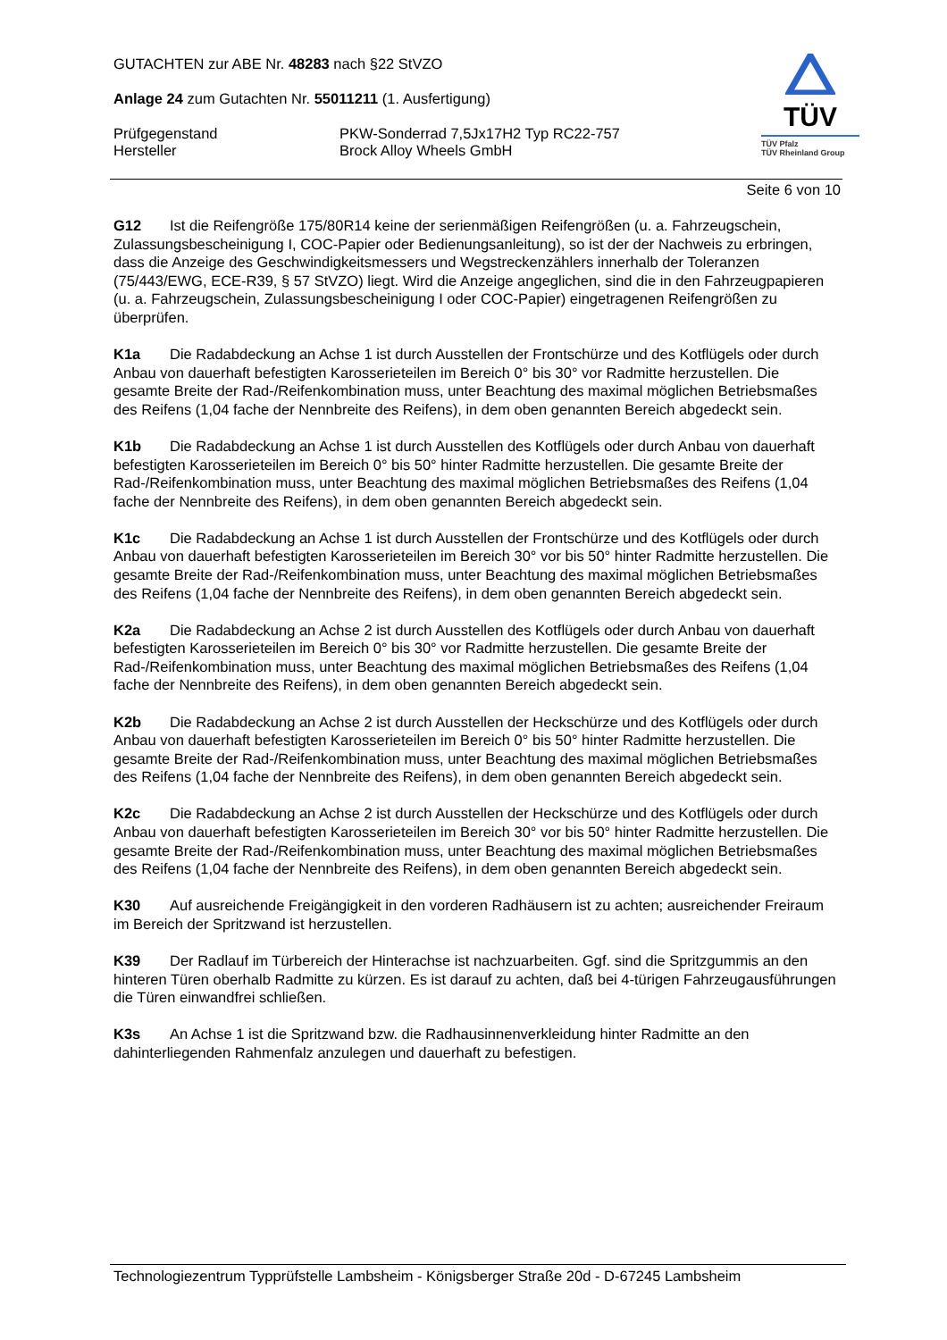GUTACHTEN zur ABE Nr. 48283 nach §22 StVZO
Anlage 24 zum Gutachten Nr. 55011211 (1. Ausfertigung)
Prüfgegenstand PKW-Sonderrad 7,5Jx17H2 Typ RC22-757
Hersteller Brock Alloy Wheels GmbH
TÜV
TÜV Pfalz
TÜV Rheinland Group
Seite 6 von 10
G12 Ist die Reifengröße 175/80R14 keine der serienmäßigen Reifengrößen (u. a. Fahrzeugschein, Zulassungsbescheinigung I, COC-Papier oder Bedienungsanleitung), so ist der der Nachweis zu erbringen, dass die Anzeige des Geschwindigkeitsmessers und Wegstreckenzählers innerhalb der Toleranzen (75/443/EWG, ECE-R39, § 57 StVZO) liegt. Wird die Anzeige angeglichen, sind die in den Fahrzeugpapieren (u. a. Fahrzeugschein, Zulassungsbescheinigung I oder COC-Papier) eingetragenen Reifengrößen zu überprüfen.
K1a Die Radabdeckung an Achse 1 ist durch Ausstellen der Frontschürze und des Kotflügels oder durch Anbau von dauerhaft befestigten Karosserieteilen im Bereich 0° bis 30° vor Radmitte herzustellen. Die gesamte Breite der Rad-/Reifenkombination muss, unter Beachtung des maximal möglichen Betriebsmaßes des Reifens (1,04 fache der Nennbreite des Reifens), in dem oben genannten Bereich abgedeckt sein.
K1b Die Radabdeckung an Achse 1 ist durch Ausstellen des Kotflügels oder durch Anbau von dauerhaft befestigten Karosserieteilen im Bereich 0° bis 50° hinter Radmitte herzustellen. Die gesamte Breite der Rad-/Reifenkombination muss, unter Beachtung des maximal möglichen Betriebsmaßes des Reifens (1,04 fache der Nennbreite des Reifens), in dem oben genannten Bereich abgedeckt sein.
K1c Die Radabdeckung an Achse 1 ist durch Ausstellen der Frontschürze und des Kotflügels oder durch Anbau von dauerhaft befestigten Karosserieteilen im Bereich 30° vor bis 50° hinter Radmitte herzustellen. Die gesamte Breite der Rad-/Reifenkombination muss, unter Beachtung des maximal möglichen Betriebsmaßes des Reifens (1,04 fache der Nennbreite des Reifens), in dem oben genannten Bereich abgedeckt sein.
K2a Die Radabdeckung an Achse 2 ist durch Ausstellen des Kotflügels oder durch Anbau von dauerhaft befestigten Karosserieteilen im Bereich 0° bis 30° vor Radmitte herzustellen. Die gesamte Breite der Rad-/Reifenkombination muss, unter Beachtung des maximal möglichen Betriebsmaßes des Reifens (1,04 fache der Nennbreite des Reifens), in dem oben genannten Bereich abgedeckt sein.
K2b Die Radabdeckung an Achse 2 ist durch Ausstellen der Heckschürze und des Kotflügels oder durch Anbau von dauerhaft befestigten Karosserieteilen im Bereich 0° bis 50° hinter Radmitte herzustellen. Die gesamte Breite der Rad-/Reifenkombination muss, unter Beachtung des maximal möglichen Betriebsmaßes des Reifens (1,04 fache der Nennbreite des Reifens), in dem oben genannten Bereich abgedeckt sein.
K2c Die Radabdeckung an Achse 2 ist durch Ausstellen der Heckschürze und des Kotflügels oder durch Anbau von dauerhaft befestigten Karosserieteilen im Bereich 30° vor bis 50° hinter Radmitte herzustellen. Die gesamte Breite der Rad-/Reifenkombination muss, unter Beachtung des maximal möglichen Betriebsmaßes des Reifens (1,04 fache der Nennbreite des Reifens), in dem oben genannten Bereich abgedeckt sein.
K30 Auf ausreichende Freigängigkeit in den vorderen Radhäusern ist zu achten; ausreichender Freiraum im Bereich der Spritzwand ist herzustellen.
K39 Der Radlauf im Türbereich der Hinterachse ist nachzuarbeiten. Ggf. sind die Spritzgummis an den hinteren Türen oberhalb Radmitte zu kürzen. Es ist darauf zu achten, daß bei 4-türigen Fahrzeugausführungen die Türen einwandfrei schließen.
K3s An Achse 1 ist die Spritzwand bzw. die Radhausinnenverkleidung hinter Radmitte an den dahinterliegenden Rahmenfalz anzulegen und dauerhaft zu befestigen.
Technologiezentrum Typprüfstelle Lambsheim - Königsberger Straße 20d - D-67245 Lambsheim